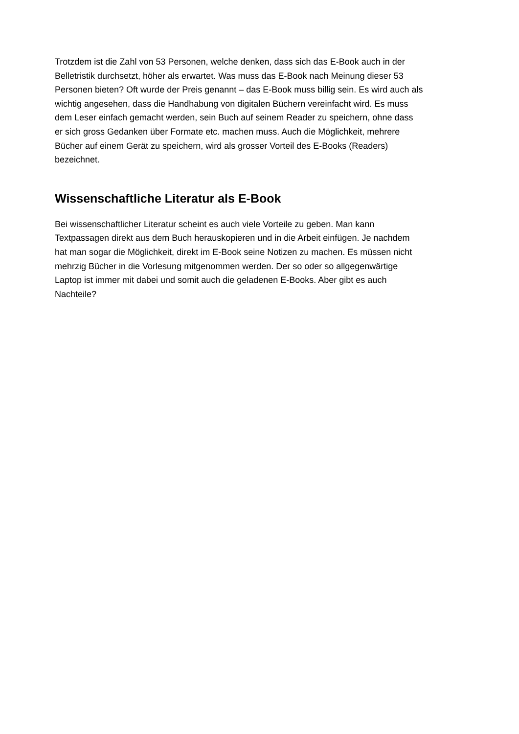Trotzdem ist die Zahl von 53 Personen, welche denken, dass sich das E-Book auch in der
Belletristik durchsetzt, höher als erwartet. Was muss das E-Book nach Meinung dieser 53
Personen bieten? Oft wurde der Preis genannt – das E-Book muss billig sein. Es wird auch als
wichtig angesehen, dass die Handhabung von digitalen Büchern vereinfacht wird. Es muss
dem Leser einfach gemacht werden, sein Buch auf seinem Reader zu speichern, ohne dass
er sich gross Gedanken über Formate etc. machen muss. Auch die Möglichkeit, mehrere
Bücher auf einem Gerät zu speichern, wird als grosser Vorteil des E-Books (Readers)
bezeichnet.
Wissenschaftliche Literatur als E-Book
Bei wissenschaftlicher Literatur scheint es auch viele Vorteile zu geben. Man kann
Textpassagen direkt aus dem Buch herauskopieren und in die Arbeit einfügen. Je nachdem
hat man sogar die Möglichkeit, direkt im E-Book seine Notizen zu machen. Es müssen nicht
mehrzig Bücher in die Vorlesung mitgenommen werden. Der so oder so allgegenwärtige
Laptop ist immer mit dabei und somit auch die geladenen E-Books. Aber gibt es auch
Nachteile?